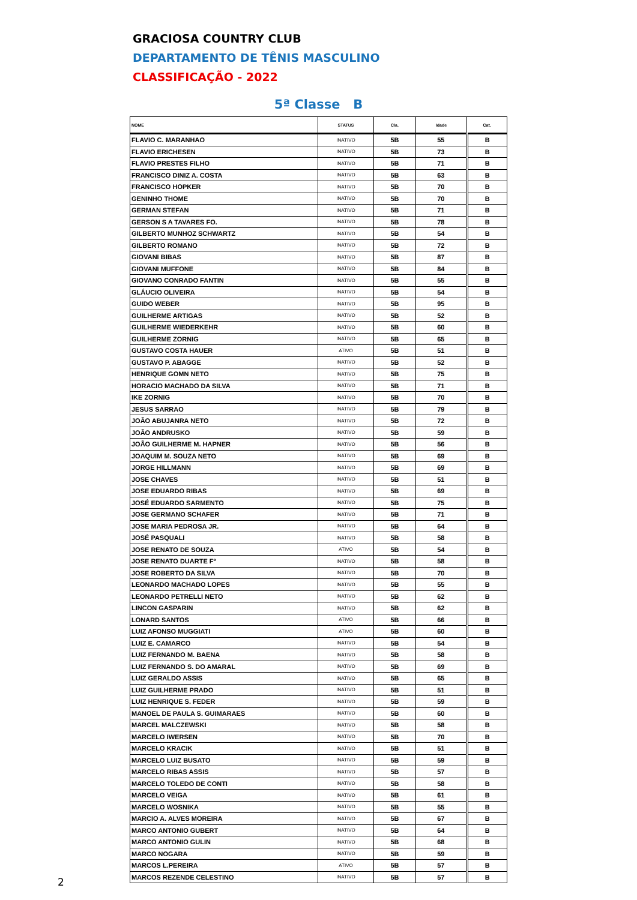GRACIOSA COUNTRY CLUB
DEPARTAMENTO DE TÊNIS MASCULINO
CLASSIFICAÇÃO - 2022
5ª Classe B
| NOME | STATUS | Cla. | Idade | Cat. |
| --- | --- | --- | --- | --- |
| FLAVIO C. MARANHAO | INATIVO | 5B | 55 | B |
| FLAVIO ERICHESEN | INATIVO | 5B | 73 | B |
| FLAVIO PRESTES FILHO | INATIVO | 5B | 71 | B |
| FRANCISCO DINIZ A. COSTA | INATIVO | 5B | 63 | B |
| FRANCISCO HOPKER | INATIVO | 5B | 70 | B |
| GENINHO THOME | INATIVO | 5B | 70 | B |
| GERMAN STEFAN | INATIVO | 5B | 71 | B |
| GERSON S A TAVARES FO. | INATIVO | 5B | 78 | B |
| GILBERTO MUNHOZ SCHWARTZ | INATIVO | 5B | 54 | B |
| GILBERTO ROMANO | INATIVO | 5B | 72 | B |
| GIOVANI BIBAS | INATIVO | 5B | 87 | B |
| GIOVANI MUFFONE | INATIVO | 5B | 84 | B |
| GIOVANO CONRADO FANTIN | INATIVO | 5B | 55 | B |
| GLÁUCIO OLIVEIRA | INATIVO | 5B | 54 | B |
| GUIDO WEBER | INATIVO | 5B | 95 | B |
| GUILHERME ARTIGAS | INATIVO | 5B | 52 | B |
| GUILHERME WIEDERKEHR | INATIVO | 5B | 60 | B |
| GUILHERME ZORNIG | INATIVO | 5B | 65 | B |
| GUSTAVO COSTA HAUER | ATIVO | 5B | 51 | B |
| GUSTAVO P. ABAGGE | INATIVO | 5B | 52 | B |
| HENRIQUE GOMN NETO | INATIVO | 5B | 75 | B |
| HORACIO MACHADO DA SILVA | INATIVO | 5B | 71 | B |
| IKE ZORNIG | INATIVO | 5B | 70 | B |
| JESUS SARRAO | INATIVO | 5B | 79 | B |
| JOÃO ABUJANRA NETO | INATIVO | 5B | 72 | B |
| JOÃO ANDRUSKO | INATIVO | 5B | 59 | B |
| JOÃO GUILHERME M. HAPNER | INATIVO | 5B | 56 | B |
| JOAQUIM M. SOUZA NETO | INATIVO | 5B | 69 | B |
| JORGE HILLMANN | INATIVO | 5B | 69 | B |
| JOSE CHAVES | INATIVO | 5B | 51 | B |
| JOSE EDUARDO RIBAS | INATIVO | 5B | 69 | B |
| JOSÉ EDUARDO SARMENTO | INATIVO | 5B | 75 | B |
| JOSE GERMANO SCHAFER | INATIVO | 5B | 71 | B |
| JOSE MARIA PEDROSA JR. | INATIVO | 5B | 64 | B |
| JOSÉ PASQUALI | INATIVO | 5B | 58 | B |
| JOSE RENATO DE SOUZA | ATIVO | 5B | 54 | B |
| JOSE RENATO DUARTE Fº | INATIVO | 5B | 58 | B |
| JOSE ROBERTO DA SILVA | INATIVO | 5B | 70 | B |
| LEONARDO MACHADO LOPES | INATIVO | 5B | 55 | B |
| LEONARDO PETRELLI NETO | INATIVO | 5B | 62 | B |
| LINCON GASPARIN | INATIVO | 5B | 62 | B |
| LONARD SANTOS | ATIVO | 5B | 66 | B |
| LUIZ AFONSO MUGGIATI | ATIVO | 5B | 60 | B |
| LUIZ E. CAMARCO | INATIVO | 5B | 54 | B |
| LUIZ FERNANDO M. BAENA | INATIVO | 5B | 58 | B |
| LUIZ FERNANDO S. DO AMARAL | INATIVO | 5B | 69 | B |
| LUIZ GERALDO ASSIS | INATIVO | 5B | 65 | B |
| LUIZ GUILHERME PRADO | INATIVO | 5B | 51 | B |
| LUIZ HENRIQUE S. FEDER | INATIVO | 5B | 59 | B |
| MANOEL DE PAULA S. GUIMARAES | INATIVO | 5B | 60 | B |
| MARCEL MALCZEWSKI | INATIVO | 5B | 58 | B |
| MARCELO IWERSEN | INATIVO | 5B | 70 | B |
| MARCELO KRACIK | INATIVO | 5B | 51 | B |
| MARCELO LUIZ BUSATO | INATIVO | 5B | 59 | B |
| MARCELO RIBAS ASSIS | INATIVO | 5B | 57 | B |
| MARCELO TOLEDO DE CONTI | INATIVO | 5B | 58 | B |
| MARCELO VEIGA | INATIVO | 5B | 61 | B |
| MARCELO WOSNIKA | INATIVO | 5B | 55 | B |
| MARCIO A. ALVES MOREIRA | INATIVO | 5B | 67 | B |
| MARCO ANTONIO GUBERT | INATIVO | 5B | 64 | B |
| MARCO ANTONIO GULIN | INATIVO | 5B | 68 | B |
| MARCO NOGARA | INATIVO | 5B | 59 | B |
| MARCOS L.PEREIRA | ATIVO | 5B | 57 | B |
| MARCOS REZENDE CELESTINO | INATIVO | 5B | 57 | B |
2